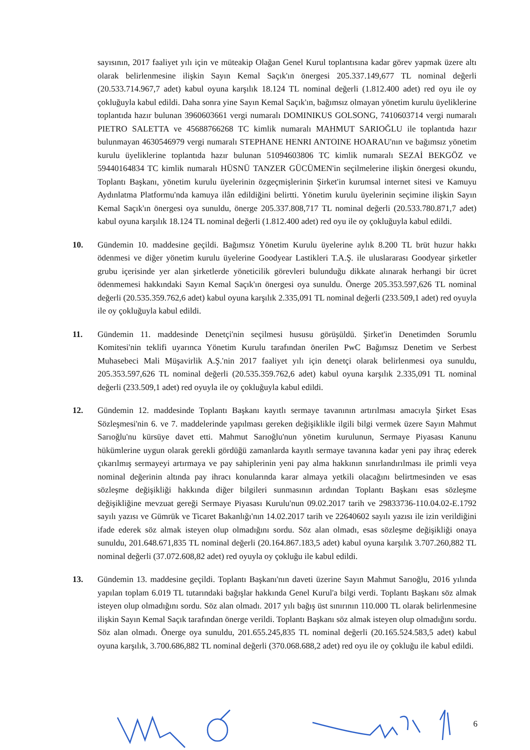sayısının, 2017 faaliyet yılı için ve müteakip Olağan Genel Kurul toplantısına kadar görev yapmak üzere altı olarak belirlenmesine ilişkin Sayın Kemal Saçık'ın önergesi 205.337.149,677 TL nominal değerli (20.533.714.967,7 adet) kabul oyuna karşılık 18.124 TL nominal değerli (1.812.400 adet) red oyu ile oy çokluğuyla kabul edildi. Daha sonra yine Sayın Kemal Saçık'ın, bağımsız olmayan yönetim kurulu üyeliklerine toplantıda hazır bulunan 3960603661 vergi numaralı DOMINIKUS GOLSONG, 7410603714 vergi numaralı PIETRO SALETTA ve 45688766268 TC kimlik numaralı MAHMUT SARIOĞLU ile toplantıda hazır bulunmayan 4630546979 vergi numaralı STEPHANE HENRI ANTOINE HOARAU'nın ve bağımsız yönetim kurulu üyeliklerine toplantıda hazır bulunan 51094603806 TC kimlik numaralı SEZAİ BEKGÖZ ve 59440164834 TC kimlik numaralı HÜSNÜ TANZER GÜCÜMEN'in seçilmelerine ilişkin önergesi okundu, Toplantı Başkanı, yönetim kurulu üyelerinin özgeçmişlerinin Şirket'in kurumsal internet sitesi ve Kamuyu Aydınlatma Platformu'nda kamuya ilân edildiğini belirtti. Yönetim kurulu üyelerinin seçimine ilişkin Sayın Kemal Saçık'ın önergesi oya sunuldu, önerge 205.337.808,717 TL nominal değerli (20.533.780.871,7 adet) kabul oyuna karşılık 18.124 TL nominal değerli (1.812.400 adet) red oyu ile oy çokluğuyla kabul edildi.
10. Gündemin 10. maddesine geçildi. Bağımsız Yönetim Kurulu üyelerine aylık 8.200 TL brüt huzur hakkı ödenmesi ve diğer yönetim kurulu üyelerine Goodyear Lastikleri T.A.Ş. ile uluslararası Goodyear şirketler grubu içerisinde yer alan şirketlerde yöneticilik görevleri bulunduğu dikkate alınarak herhangi bir ücret ödenmemesi hakkındaki Sayın Kemal Saçık'ın önergesi oya sunuldu. Önerge 205.353.597,626 TL nominal değerli (20.535.359.762,6 adet) kabul oyuna karşılık 2.335,091 TL nominal değerli (233.509,1 adet) red oyuyla ile oy çokluğuyla kabul edildi.
11. Gündemin 11. maddesinde Denetçi'nin seçilmesi hususu görüşüldü. Şirket'in Denetimden Sorumlu Komitesi'nin teklifi uyarınca Yönetim Kurulu tarafından önerilen PwC Bağımsız Denetim ve Serbest Muhasebeci Mali Müşavirlik A.Ş.'nin 2017 faaliyet yılı için denetçi olarak belirlenmesi oya sunuldu, 205.353.597,626 TL nominal değerli (20.535.359.762,6 adet) kabul oyuna karşılık 2.335,091 TL nominal değerli (233.509,1 adet) red oyuyla ile oy çokluğuyla kabul edildi.
12. Gündemin 12. maddesinde Toplantı Başkanı kayıtlı sermaye tavanının artırılması amacıyla Şirket Esas Sözleşmesi'nin 6. ve 7. maddelerinde yapılması gereken değişiklikle ilgili bilgi vermek üzere Sayın Mahmut Sarıoğlu'nu kürsüye davet etti. Mahmut Sarıoğlu'nun yönetim kurulunun, Sermaye Piyasası Kanunu hükümlerine uygun olarak gerekli gördüğü zamanlarda kayıtlı sermaye tavanına kadar yeni pay ihraç ederek çıkarılmış sermayeyi artırmaya ve pay sahiplerinin yeni pay alma hakkının sınırlandırılması ile primli veya nominal değerinin altında pay ihracı konularında karar almaya yetkili olacağını belirtmesinden ve esas sözleşme değişikliği hakkında diğer bilgileri sunmasının ardından Toplantı Başkanı esas sözleşme değişikliğine mevzuat gereği Sermaye Piyasası Kurulu'nun 09.02.2017 tarih ve 29833736-110.04.02-E.1792 sayılı yazısı ve Gümrük ve Ticaret Bakanlığı'nın 14.02.2017 tarih ve 22640602 sayılı yazısı ile izin verildiğini ifade ederek söz almak isteyen olup olmadığını sordu. Söz alan olmadı, esas sözleşme değişikliği onaya sunuldu, 201.648.671,835 TL nominal değerli (20.164.867.183,5 adet) kabul oyuna karşılık 3.707.260,882 TL nominal değerli (37.072.608,82 adet) red oyuyla oy çokluğu ile kabul edildi.
13. Gündemin 13. maddesine geçildi. Toplantı Başkanı'nın daveti üzerine Sayın Mahmut Sarıoğlu, 2016 yılında yapılan toplam 6.019 TL tutarındaki bağışlar hakkında Genel Kurul'a bilgi verdi. Toplantı Başkanı söz almak isteyen olup olmadığını sordu. Söz alan olmadı. 2017 yılı bağış üst sınırının 110.000 TL olarak belirlenmesine ilişkin Sayın Kemal Saçık tarafından önerge verildi. Toplantı Başkanı söz almak isteyen olup olmadığını sordu. Söz alan olmadı. Önerge oya sunuldu, 201.655.245,835 TL nominal değerli (20.165.524.583,5 adet) kabul oyuna karşılık, 3.700.686,882 TL nominal değerli (370.068.688,2 adet) red oyu ile oy çokluğu ile kabul edildi.
6